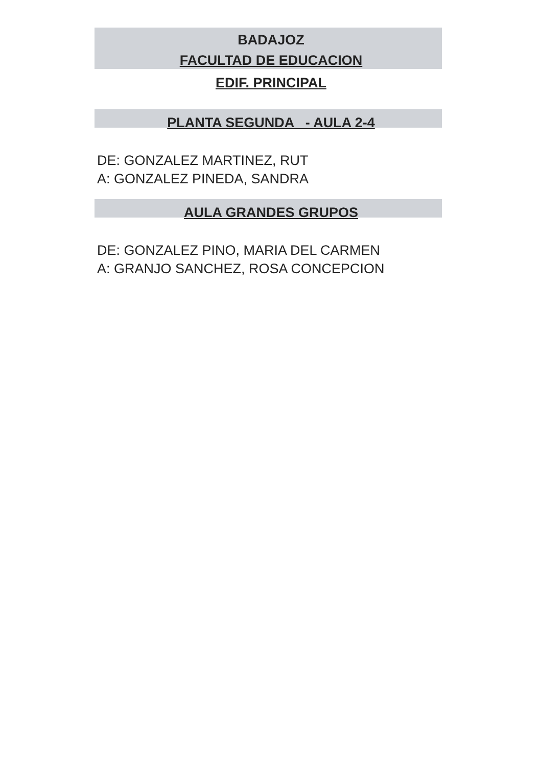BADAJOZ
FACULTAD DE EDUCACION
EDIF. PRINCIPAL
PLANTA SEGUNDA - AULA 2-4
DE: GONZALEZ MARTINEZ, RUT
A: GONZALEZ PINEDA, SANDRA
AULA GRANDES GRUPOS
DE: GONZALEZ PINO, MARIA DEL CARMEN
A: GRANJO SANCHEZ, ROSA CONCEPCION